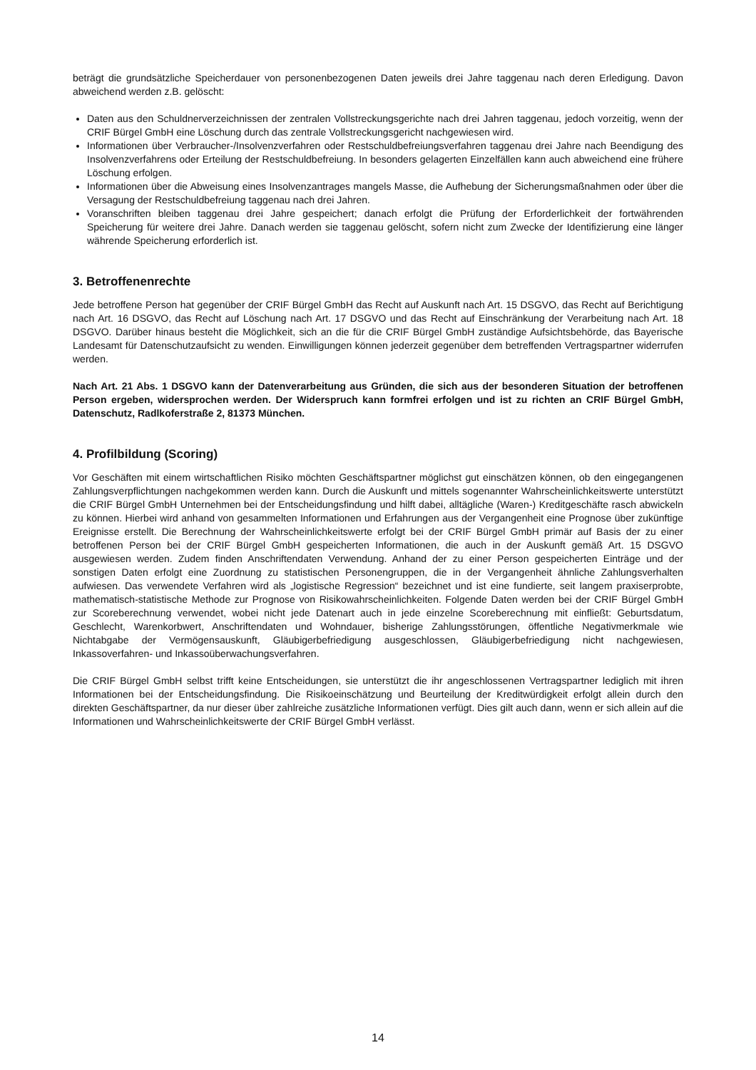beträgt die grundsätzliche Speicherdauer von personenbezogenen Daten jeweils drei Jahre taggenau nach deren Erledigung. Davon abweichend werden z.B. gelöscht:
Daten aus den Schuldnerverzeichnissen der zentralen Vollstreckungsgerichte nach drei Jahren taggenau, jedoch vorzeitig, wenn der CRIF Bürgel GmbH eine Löschung durch das zentrale Vollstreckungsgericht nachgewiesen wird.
Informationen über Verbraucher-/Insolvenzverfahren oder Restschuldbefreiungsverfahren taggenau drei Jahre nach Beendigung des Insolvenzverfahrens oder Erteilung der Restschuldbefreiung. In besonders gelagerten Einzelfällen kann auch abweichend eine frühere Löschung erfolgen.
Informationen über die Abweisung eines Insolvenzantrages mangels Masse, die Aufhebung der Sicherungsmaßnahmen oder über die Versagung der Restschuldbefreiung taggenau nach drei Jahren.
Voranschriften bleiben taggenau drei Jahre gespeichert; danach erfolgt die Prüfung der Erforderlichkeit der fortwährenden Speicherung für weitere drei Jahre. Danach werden sie taggenau gelöscht, sofern nicht zum Zwecke der Identifizierung eine länger währende Speicherung erforderlich ist.
3. Betroffenenrechte
Jede betroffene Person hat gegenüber der CRIF Bürgel GmbH das Recht auf Auskunft nach Art. 15 DSGVO, das Recht auf Berichtigung nach Art. 16 DSGVO, das Recht auf Löschung nach Art. 17 DSGVO und das Recht auf Einschränkung der Verarbeitung nach Art. 18 DSGVO. Darüber hinaus besteht die Möglichkeit, sich an die für die CRIF Bürgel GmbH zuständige Aufsichtsbehörde, das Bayerische Landesamt für Datenschutzaufsicht zu wenden. Einwilligungen können jederzeit gegenüber dem betreffenden Vertragspartner widerrufen werden.
Nach Art. 21 Abs. 1 DSGVO kann der Datenverarbeitung aus Gründen, die sich aus der besonderen Situation der betroffenen Person ergeben, widersprochen werden. Der Widerspruch kann formfrei erfolgen und ist zu richten an CRIF Bürgel GmbH, Datenschutz, Radlkoferstraße 2, 81373 München.
4. Profilbildung (Scoring)
Vor Geschäften mit einem wirtschaftlichen Risiko möchten Geschäftspartner möglichst gut einschätzen können, ob den eingegangenen Zahlungsverpflichtungen nachgekommen werden kann. Durch die Auskunft und mittels sogenannter Wahrscheinlichkeitswerte unterstützt die CRIF Bürgel GmbH Unternehmen bei der Entscheidungsfindung und hilft dabei, alltägliche (Waren-) Kreditgeschäfte rasch abwickeln zu können. Hierbei wird anhand von gesammelten Informationen und Erfahrungen aus der Vergangenheit eine Prognose über zukünftige Ereignisse erstellt. Die Berechnung der Wahrscheinlichkeitswerte erfolgt bei der CRIF Bürgel GmbH primär auf Basis der zu einer betroffenen Person bei der CRIF Bürgel GmbH gespeicherten Informationen, die auch in der Auskunft gemäß Art. 15 DSGVO ausgewiesen werden. Zudem finden Anschriftendaten Verwendung. Anhand der zu einer Person gespeicherten Einträge und der sonstigen Daten erfolgt eine Zuordnung zu statistischen Personengruppen, die in der Vergangenheit ähnliche Zahlungsverhalten aufwiesen. Das verwendete Verfahren wird als „logistische Regression“ bezeichnet und ist eine fundierte, seit langem praxiserprobte, mathematisch-statistische Methode zur Prognose von Risikowahrscheinlichkeiten. Folgende Daten werden bei der CRIF Bürgel GmbH zur Scoreberechnung verwendet, wobei nicht jede Datenart auch in jede einzelne Scoreberechnung mit einfließt: Geburtsdatum, Geschlecht, Warenkorbwert, Anschriftendaten und Wohndauer, bisherige Zahlungsstörungen, öffentliche Negativmerkmale wie Nichtabgabe der Vermögensauskunft, Gläubigerbefriedigung ausgeschlossen, Gläubigerbefriedigung nicht nachgewiesen, Inkassoverfahren- und Inkassoüberwachungsverfahren.
Die CRIF Bürgel GmbH selbst trifft keine Entscheidungen, sie unterstützt die ihr angeschlossenen Vertragspartner lediglich mit ihren Informationen bei der Entscheidungsfindung. Die Risikoeinschätzung und Beurteilung der Kreditwürdigkeit erfolgt allein durch den direkten Geschäftspartner, da nur dieser über zahlreiche zusätzliche Informationen verfügt. Dies gilt auch dann, wenn er sich allein auf die Informationen und Wahrscheinlichkeitswerte der CRIF Bürgel GmbH verlässt.
14